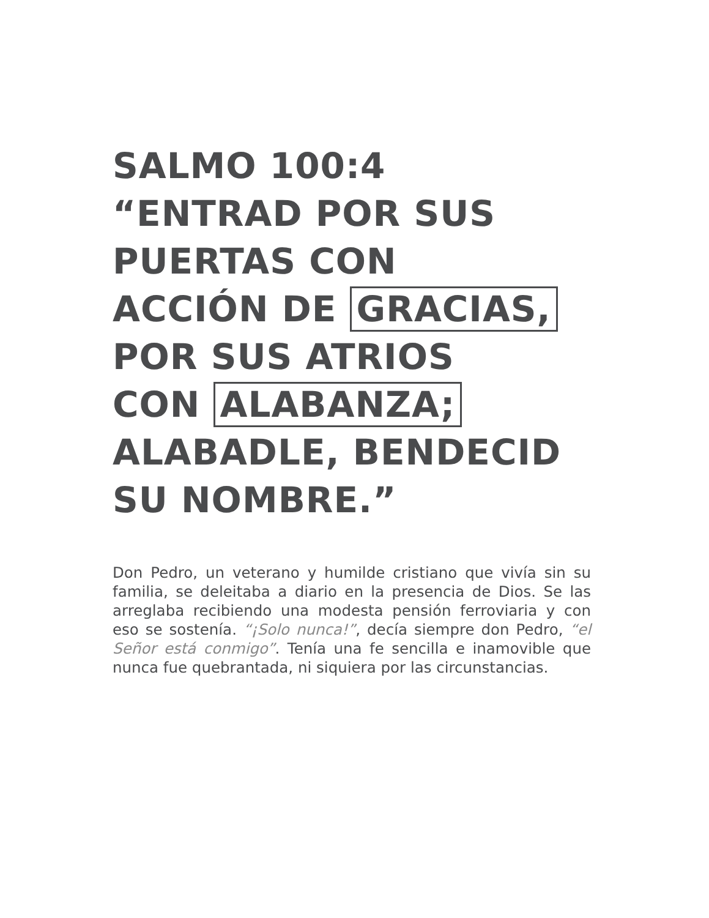SALMO 100:4
“ENTRAD POR SUS
PUERTAS CON
ACCIÓN DE GRACIAS,
POR SUS ATRIOS
CON ALABANZA;
ALABADLE, BENDECID
SU NOMBRE.”
Don Pedro, un veterano y humilde cristiano que vivía sin su familia, se deleitaba a diario en la presencia de Dios. Se las arreglaba recibiendo una modesta pensión ferroviaria y con eso se sostenía. “¡Solo nunca!”, decía siempre don Pedro, “el Señor está conmigo”. Tenía una fe sencilla e inamovible que nunca fue quebrantada, ni siquiera por las circunstancias.